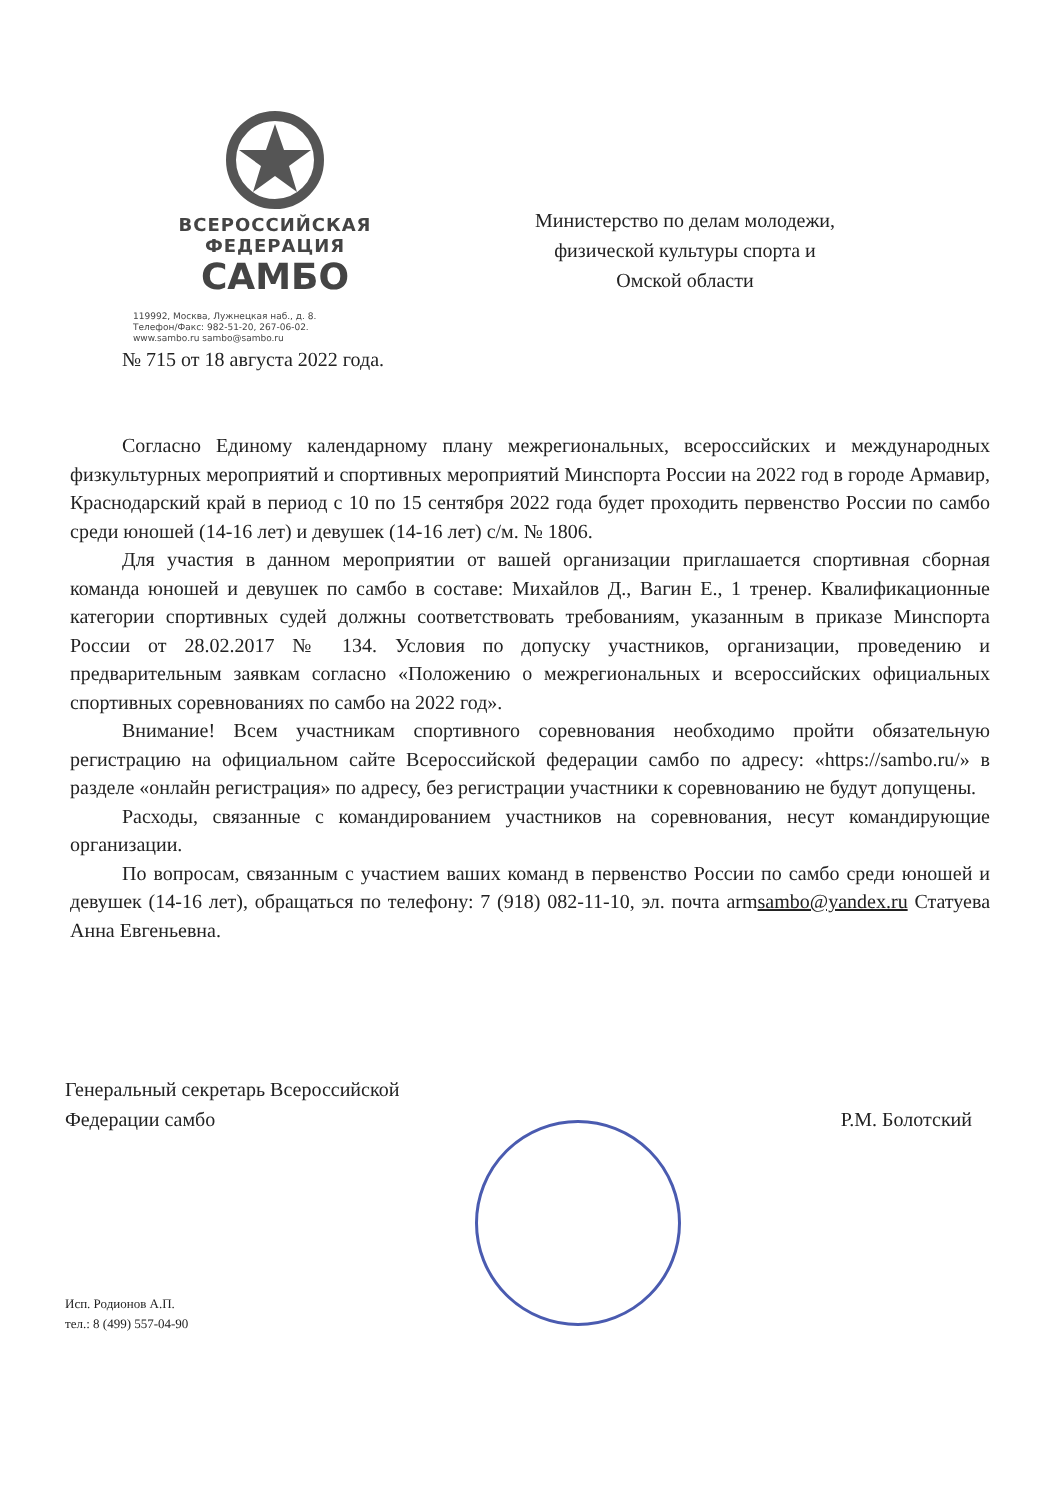ВСЕРОССИЙСКАЯ
ФЕДЕРАЦИЯ
САМБО
119992, Москва, Лужнецкая наб., д. 8.
Телефон/Факс: 982-51-20, 267-06-02.
www.sambo.ru sambo@sambo.ru
Министерство по делам молодежи,
физической культуры спорта и
Омской области
№ 715 от 18 августа 2022 года.
Согласно Единому календарному плану межрегиональных, всероссийских и международных физкультурных мероприятий и спортивных мероприятий Минспорта России на 2022 год в городе Армавир, Краснодарский край в период с 10 по 15 сентября 2022 года будет проходить первенство России по самбо среди юношей (14-16 лет) и девушек (14-16 лет) с/м. № 1806.
Для участия в данном мероприятии от вашей организации приглашается спортивная сборная команда юношей и девушек по самбо в составе: Михайлов Д., Вагин Е., 1 тренер. Квалификационные категории спортивных судей должны соответствовать требованиям, указанным в приказе Минспорта России от 28.02.2017 № 134. Условия по допуску участников, организации, проведению и предварительным заявкам согласно «Положению о межрегиональных и всероссийских официальных спортивных соревнованиях по самбо на 2022 год».
Внимание! Всем участникам спортивного соревнования необходимо пройти обязательную регистрацию на официальном сайте Всероссийской федерации самбо по адресу: «https://sambo.ru/» в разделе «онлайн регистрация» по адресу, без регистрации участники к соревнованию не будут допущены.
Расходы, связанные с командированием участников на соревнования, несут командирующие организации.
По вопросам, связанным с участием ваших команд в первенство России по самбо среди юношей и девушек (14-16 лет), обращаться по телефону: 7 (918) 082-11-10, эл. почта armsambo@yandex.ru Статуева Анна Евгеньевна.
Генеральный секретарь Всероссийской
Федерации самбо
Р.М. Болотский
Исп. Родионов А.П.
тел.: 8 (499) 557-04-90